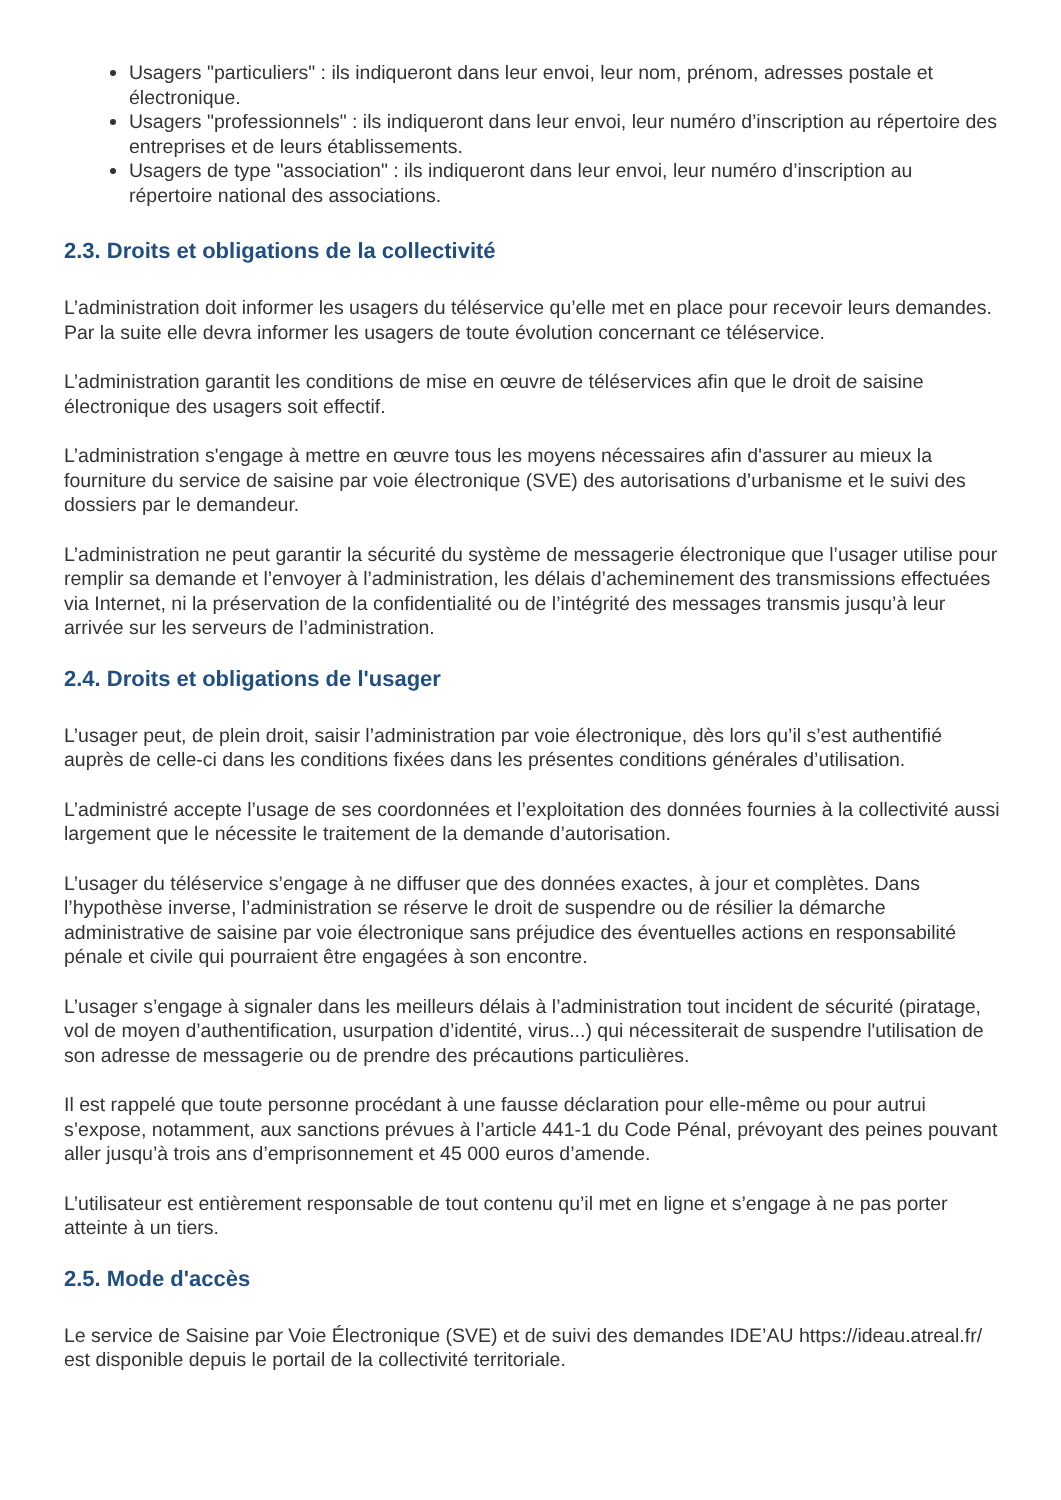Usagers "particuliers" : ils indiqueront dans leur envoi, leur nom, prénom, adresses postale et électronique.
Usagers "professionnels" : ils indiqueront dans leur envoi, leur numéro d’inscription au répertoire des entreprises et de leurs établissements.
Usagers de type "association" : ils indiqueront dans leur envoi, leur numéro d’inscription au répertoire national des associations.
2.3. Droits et obligations de la collectivité
L’administration doit informer les usagers du téléservice qu’elle met en place pour recevoir leurs demandes. Par la suite elle devra informer les usagers de toute évolution concernant ce téléservice.
L’administration garantit les conditions de mise en œuvre de téléservices afin que le droit de saisine électronique des usagers soit effectif.
L’administration s'engage à mettre en œuvre tous les moyens nécessaires afin d'assurer au mieux la fourniture du service de saisine par voie électronique (SVE) des autorisations d’urbanisme et le suivi des dossiers par le demandeur.
L’administration ne peut garantir la sécurité du système de messagerie électronique que l’usager utilise pour remplir sa demande et l’envoyer à l’administration, les délais d’acheminement des transmissions effectuées via Internet, ni la préservation de la confidentialité ou de l’intégrité des messages transmis jusqu’à leur arrivée sur les serveurs de l’administration.
2.4. Droits et obligations de l'usager
L’usager peut, de plein droit, saisir l’administration par voie électronique, dès lors qu’il s’est authentifié auprès de celle-ci dans les conditions fixées dans les présentes conditions générales d’utilisation.
L’administré accepte l’usage de ses coordonnées et l’exploitation des données fournies à la collectivité aussi largement que le nécessite le traitement de la demande d’autorisation.
L’usager du téléservice s’engage à ne diffuser que des données exactes, à jour et complètes. Dans l’hypothèse inverse, l’administration se réserve le droit de suspendre ou de résilier la démarche administrative de saisine par voie électronique sans préjudice des éventuelles actions en responsabilité pénale et civile qui pourraient être engagées à son encontre.
L’usager s’engage à signaler dans les meilleurs délais à l’administration tout incident de sécurité (piratage, vol de moyen d’authentification, usurpation d’identité, virus...) qui nécessiterait de suspendre l'utilisation de son adresse de messagerie ou de prendre des précautions particulières.
Il est rappelé que toute personne procédant à une fausse déclaration pour elle-même ou pour autrui s’expose, notamment, aux sanctions prévues à l’article 441-1 du Code Pénal, prévoyant des peines pouvant aller jusqu’à trois ans d’emprisonnement et 45 000 euros d’amende.
L’utilisateur est entièrement responsable de tout contenu qu’il met en ligne et s’engage à ne pas porter atteinte à un tiers.
2.5. Mode d'accès
Le service de Saisine par Voie Électronique (SVE) et de suivi des demandes IDE’AU https://ideau.atreal.fr/ est disponible depuis le portail de la collectivité territoriale.